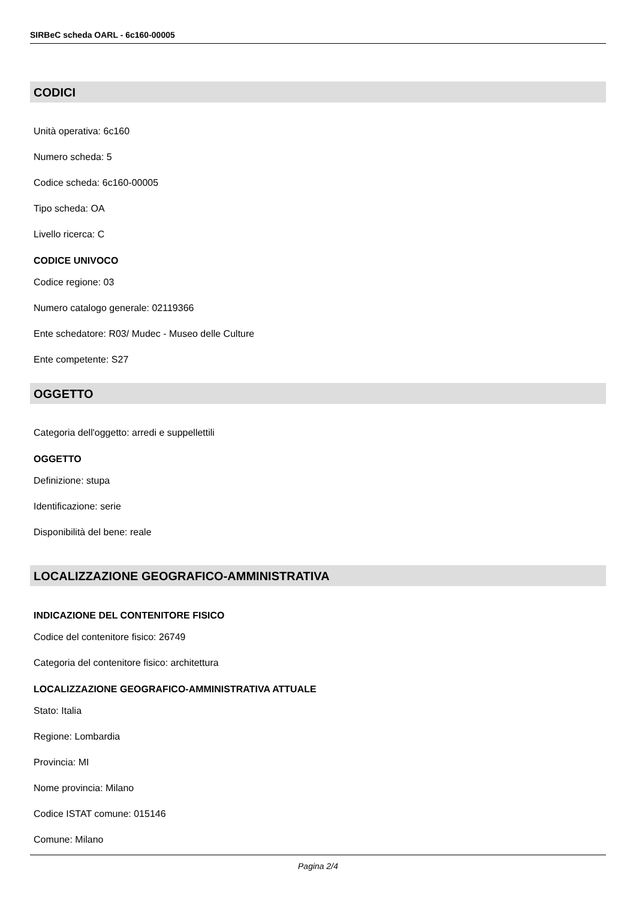SIRBeC scheda OARL - 6c160-00005
CODICI
Unità operativa: 6c160
Numero scheda: 5
Codice scheda: 6c160-00005
Tipo scheda: OA
Livello ricerca: C
CODICE UNIVOCO
Codice regione: 03
Numero catalogo generale: 02119366
Ente schedatore: R03/ Mudec - Museo delle Culture
Ente competente: S27
OGGETTO
Categoria dell'oggetto: arredi e suppellettili
OGGETTO
Definizione: stupa
Identificazione: serie
Disponibilità del bene: reale
LOCALIZZAZIONE GEOGRAFICO-AMMINISTRATIVA
INDICAZIONE DEL CONTENITORE FISICO
Codice del contenitore fisico: 26749
Categoria del contenitore fisico: architettura
LOCALIZZAZIONE GEOGRAFICO-AMMINISTRATIVA ATTUALE
Stato: Italia
Regione: Lombardia
Provincia: MI
Nome provincia: Milano
Codice ISTAT comune: 015146
Comune: Milano
Pagina 2/4